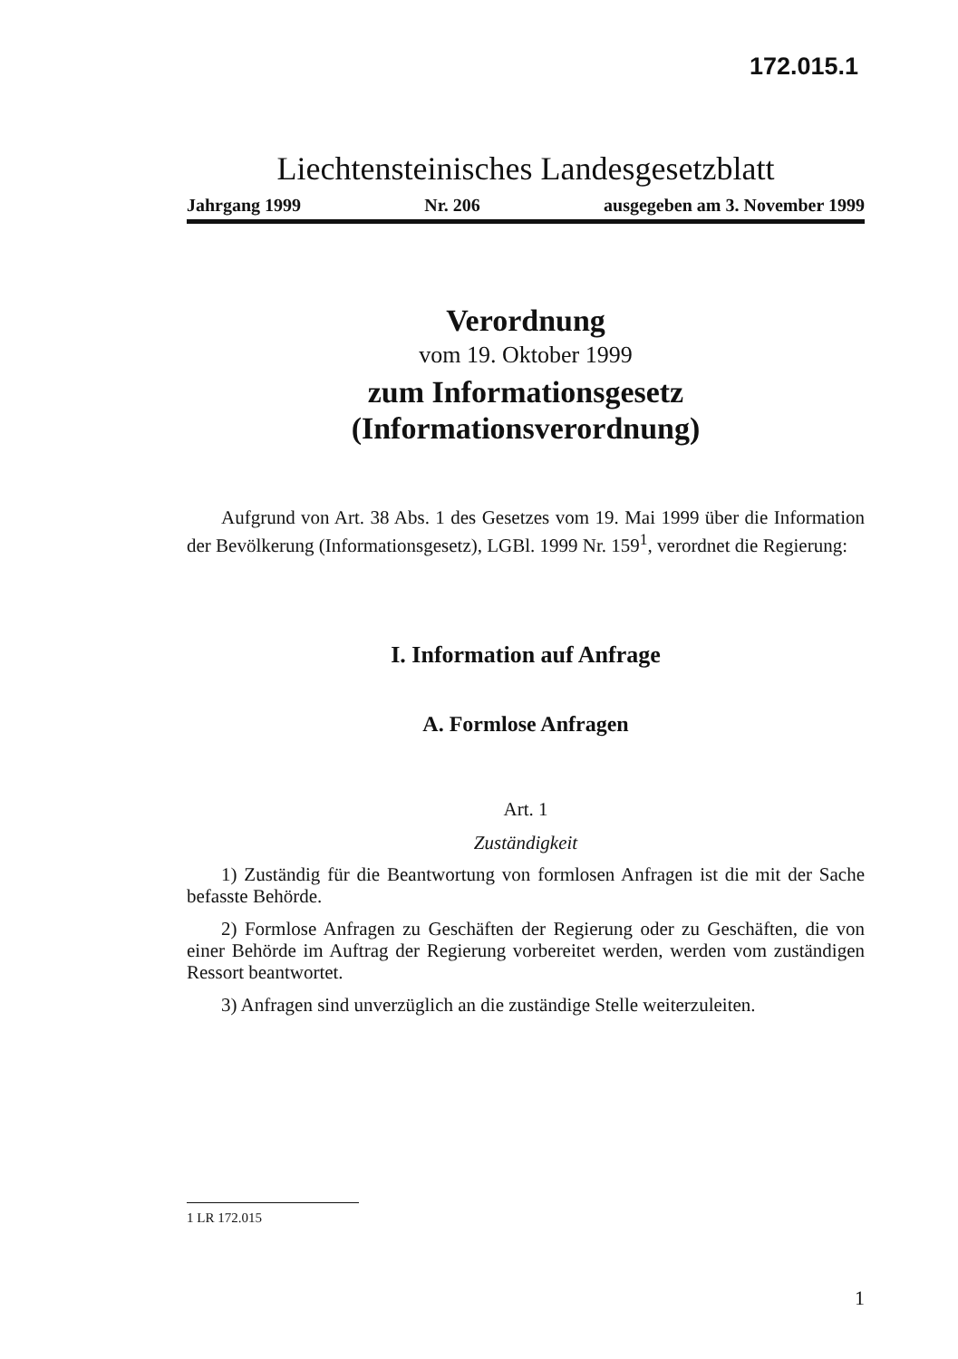172.015.1
Liechtensteinisches Landesgesetzblatt
Jahrgang 1999 Nr. 206 ausgegeben am 3. November 1999
Verordnung
vom 19. Oktober 1999
zum Informationsgesetz
(Informationsverordnung)
Aufgrund von Art. 38 Abs. 1 des Gesetzes vom 19. Mai 1999 über die Information der Bevölkerung (Informationsgesetz), LGBl. 1999 Nr. 159<sup>1</sup>, verordnet die Regierung:
I. Information auf Anfrage
A. Formlose Anfragen
Art. 1
Zuständigkeit
1) Zuständig für die Beantwortung von formlosen Anfragen ist die mit der Sache befasste Behörde.
2) Formlose Anfragen zu Geschäften der Regierung oder zu Geschäften, die von einer Behörde im Auftrag der Regierung vorbereitet werden, werden vom zuständigen Ressort beantwortet.
3) Anfragen sind unverzüglich an die zuständige Stelle weiterzuleiten.
1 LR 172.015
1